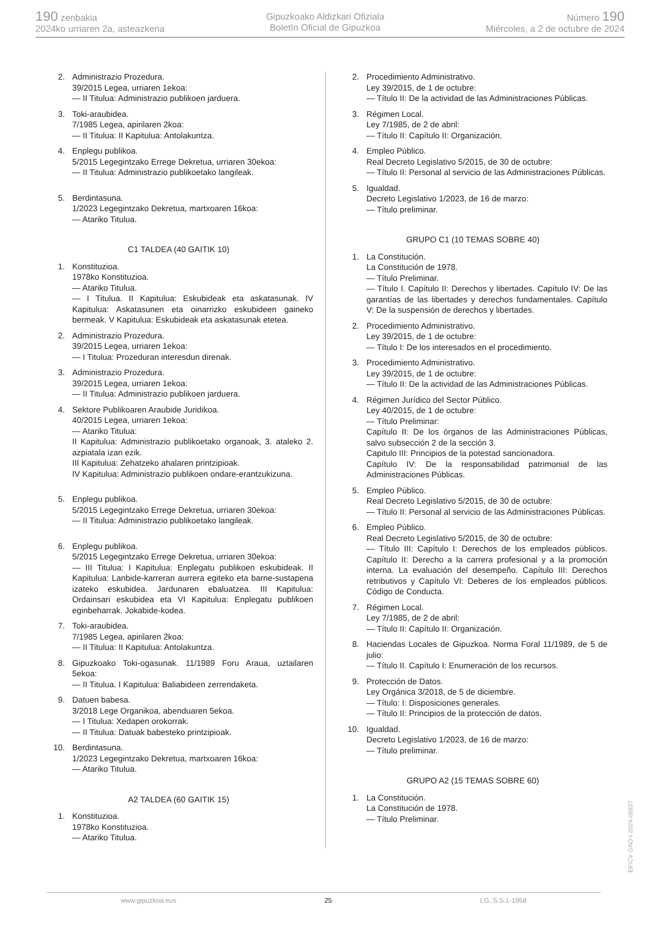190 zenbakia
2024ko urriaren 2a, asteazkena
Gipuzkoako Aldizkari Ofiziala
Boletín Oficial de Gipuzkoa
Número 190
Miércoles, a 2 de octubre de 2024
2. Administrazio Prozedura.
39/2015 Legea, urriaren 1ekoa:
— II Titulua: Administrazio publikoen jarduera.
3. Toki-araubidea.
7/1985 Legea, apirilaren 2koa:
— II Titulua: II Kapitulua: Antolakuntza.
4. Enplegu publikoa.
5/2015 Legegintzako Errege Dekretua, urriaren 30ekoa:
— II Titulua: Administrazio publikoetako langileak.
5. Berdintasuna.
1/2023 Legegintzako Dekretua, martxoaren 16koa:
— Atariko Titulua.
C1 TALDEA (40 GAITIK 10)
1. Konstituzioa.
1978ko Konstituzioa.
— Atariko Titulua.
— I Titulua. II Kapitulua: Eskubideak eta askatasunak. IV Kapitulua: Askatasunen eta oinarrizko eskubideen gaineko bermeak. V Kapitulua: Eskubideak eta askatasunak etetea.
2. Administrazio Prozedura.
39/2015 Legea, urriaren 1ekoa:
— I Titulua: Prozeduran interesdun direnak.
3. Administrazio Prozedura.
39/2015 Legea, urriaren 1ekoa:
— II Titulua: Administrazio publikoen jarduera.
4. Sektore Publikoaren Araubide Juridikoa.
40/2015 Legea, urriaren 1ekoa:
— Atariko Titulua:
II Kapitulua: Administrazio publikoetako organoak, 3. ataleko 2. azpiatala izan ezik.
III Kapitulua: Zehatzeko ahalaren printzipioak.
IV Kapitulua: Administrazio publikoen ondare-erantzukizuna.
5. Enplegu publikoa.
5/2015 Legegintzako Errege Dekretua, urriaren 30ekoa:
— II Titulua: Administrazio publikoetako langileak.
6. Enplegu publikoa.
5/2015 Legegintzako Errege Dekretua, urriaren 30ekoa:
— III Titulua: I Kapitulua: Enplegatu publikoen eskubideak. II Kapitulua: Lanbide-karreran aurrera egiteko eta barne-sustapena izateko eskubidea. Jardunaren ebaluatzea. III Kapitulua: Ordainsari eskubidea eta VI Kapitulua: Enplegatu publikoen eginbeharrak. Jokabide-kodea.
7. Toki-araubidea.
7/1985 Legea, apirilaren 2koa:
— II Titulua: II Kapitulua: Antolakuntza.
8. Gipuzkoako Toki-ogasunak. 11/1989 Foru Araua, uztailaren 5ekoa:
— II Titulua. I Kapitulua: Baliabideen zerrendaketa.
9. Datuen babesa.
3/2018 Lege Organikoa, abenduaren 5ekoa.
— I Titulua: Xedapen orokorrak.
— II Titulua: Datuak babesteko printzipioak.
10. Berdintasuna.
1/2023 Legegintzako Dekretua, martxoaren 16koa:
— Atariko Titulua.
A2 TALDEA (60 GAITIK 15)
1. Konstituzioa.
1978ko Konstituzioa.
— Atariko Titulua.
2. Procedimiento Administrativo.
Ley 39/2015, de 1 de octubre:
— Título II: De la actividad de las Administraciones Públicas.
3. Régimen Local.
Ley 7/1985, de 2 de abril:
— Título II: Capítulo II: Organización.
4. Empleo Público.
Real Decreto Legislativo 5/2015, de 30 de octubre:
— Título II: Personal al servicio de las Administraciones Públicas.
5. Igualdad.
Decreto Legislativo 1/2023, de 16 de marzo:
— Título preliminar.
GRUPO C1 (10 TEMAS SOBRE 40)
1. La Constitución.
La Constitución de 1978.
— Título Preliminar.
— Título I. Capítulo II: Derechos y libertades. Capítulo IV: De las garantías de las libertades y derechos fundamentales. Capítulo V: De la suspensión de derechos y libertades.
2. Procedimiento Administrativo.
Ley 39/2015, de 1 de octubre:
— Título I: De los interesados en el procedimiento.
3. Procedimiento Administrativo.
Ley 39/2015, de 1 de octubre:
— Título II: De la actividad de las Administraciones Públicas.
4. Régimen Jurídico del Sector Público.
Ley 40/2015, de 1 de octubre:
— Título Preliminar:
Capítulo II: De los órganos de las Administraciones Públicas, salvo subsección 2 de la sección 3.
Capitulo III: Principios de la potestad sancionadora.
Capítulo IV: De la responsabilidad patrimonial de las Administraciones Públicas.
5. Empleo Público.
Real Decreto Legislativo 5/2015, de 30 de octubre:
— Título II: Personal al servicio de las Administraciones Públicas.
6. Empleo Público.
Real Decreto Legislativo 5/2015, de 30 de octubre:
— Título III: Capítulo I: Derechos de los empleados públicos. Capítulo II: Derecho a la carrera profesional y a la promoción interna. La evaluación del desempeño. Capítulo III: Derechos retributivos y Capítulo VI: Deberes de los empleados públicos. Código de Conducta.
7. Régimen Local.
Ley 7/1985, de 2 de abril:
— Título II: Capítulo II: Organización.
8. Haciendas Locales de Gipuzkoa. Norma Foral 11/1989, de 5 de julio:
— Título II. Capítulo I: Enumeración de los recursos.
9. Protección de Datos.
Ley Orgánica 3/2018, de 5 de diciembre.
— Título: I: Disposiciones generales.
— Título II: Principios de la protección de datos.
10. Igualdad.
Decreto Legislativo 1/2023, de 16 de marzo:
— Título preliminar.
GRUPO A2 (15 TEMAS SOBRE 60)
1. La Constitución.
La Constitución de 1978.
— Título Preliminar.
EK\CV GAO-I-2024-06937
www.gipuzkoa.eus 25 LG.:S.S.1-1958